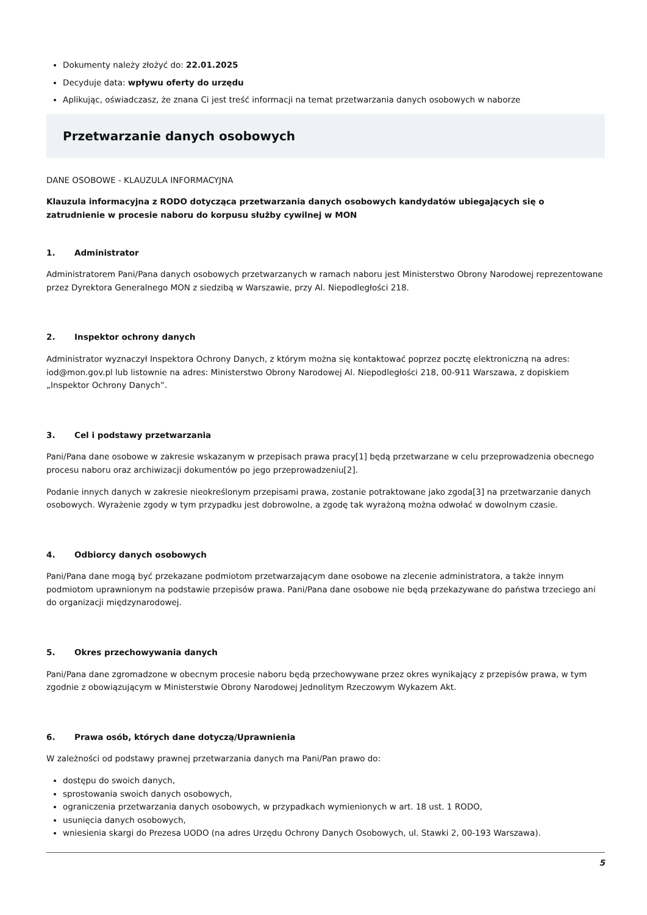Dokumenty należy złożyć do: 22.01.2025
Decyduje data: wpływu oferty do urzędu
Aplikując, oświadczasz, że znana Ci jest treść informacji na temat przetwarzania danych osobowych w naborze
Przetwarzanie danych osobowych
DANE OSOBOWE - KLAUZULA INFORMACYJNA
Klauzula informacyjna z RODO dotycząca przetwarzania danych osobowych kandydatów ubiegających się o zatrudnienie w procesie naboru do korpusu służby cywilnej w MON
1. Administrator
Administratorem Pani/Pana danych osobowych przetwarzanych w ramach naboru jest Ministerstwo Obrony Narodowej reprezentowane przez Dyrektora Generalnego MON z siedzibą w Warszawie, przy Al. Niepodległości 218.
2. Inspektor ochrony danych
Administrator wyznaczył Inspektora Ochrony Danych, z którym można się kontaktować poprzez pocztę elektroniczną na adres: iod@mon.gov.pl lub listownie na adres: Ministerstwo Obrony Narodowej Al. Niepodległości 218, 00-911 Warszawa, z dopiskiem „Inspektor Ochrony Danych”.
3. Cel i podstawy przetwarzania
Pani/Pana dane osobowe w zakresie wskazanym w przepisach prawa pracy[1] będą przetwarzane w celu przeprowadzenia obecnego procesu naboru oraz archiwizacji dokumentów po jego przeprowadzeniu[2].
Podanie innych danych w zakresie nieokreślonym przepisami prawa, zostanie potraktowane jako zgoda[3] na przetwarzanie danych osobowych. Wyrażenie zgody w tym przypadku jest dobrowolne, a zgodę tak wyrażoną można odwołać w dowolnym czasie.
4. Odbiorcy danych osobowych
Pani/Pana dane mogą być przekazane podmiotom przetwarzającym dane osobowe na zlecenie administratora, a także innym podmiotom uprawnionym na podstawie przepisów prawa. Pani/Pana dane osobowe nie będą przekazywane do państwa trzeciego ani do organizacji międzynarodowej.
5. Okres przechowywania danych
Pani/Pana dane zgromadzone w obecnym procesie naboru będą przechowywane przez okres wynikający z przepisów prawa, w tym zgodnie z obowiązującym w Ministerstwie Obrony Narodowej Jednolitym Rzeczowym Wykazem Akt.
6. Prawa osób, których dane dotyczą/Uprawnienia
W zależności od podstawy prawnej przetwarzania danych ma Pani/Pan prawo do:
dostępu do swoich danych,
sprostowania swoich danych osobowych,
ograniczenia przetwarzania danych osobowych, w przypadkach wymienionych w art. 18 ust. 1 RODO,
usunięcia danych osobowych,
wniesienia skargi do Prezesa UODO (na adres Urzędu Ochrony Danych Osobowych, ul. Stawki 2, 00-193 Warszawa).
5